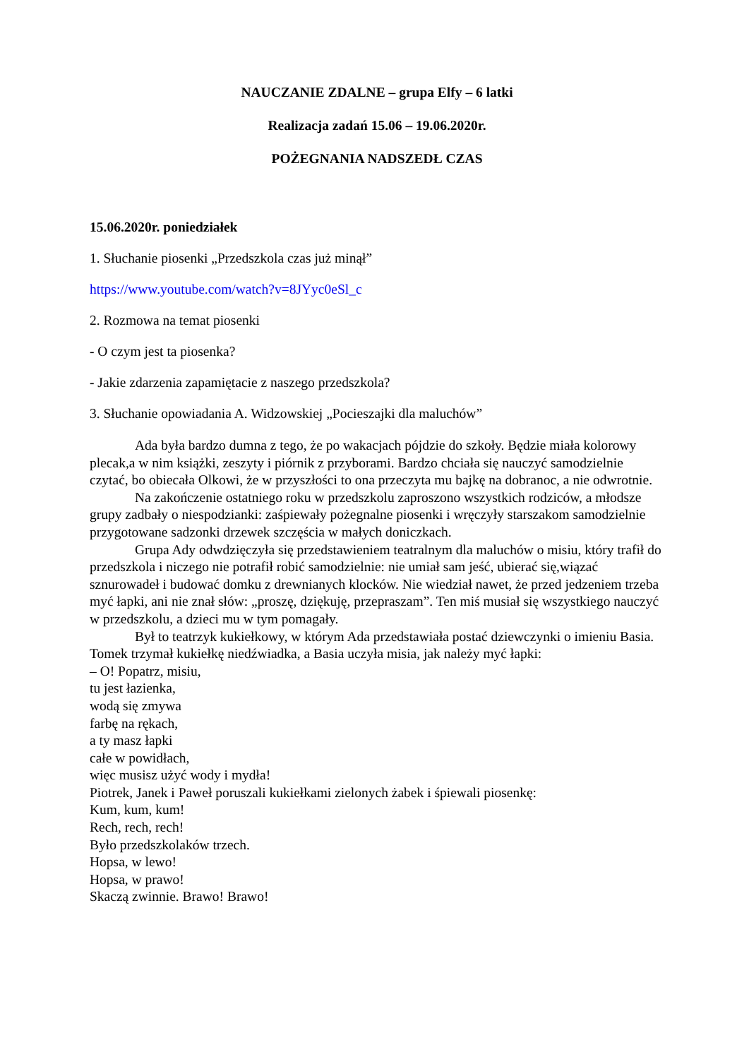NAUCZANIE ZDALNE – grupa Elfy – 6 latki
Realizacja zadań 15.06 – 19.06.2020r.
POŻEGNANIA NADSZEDŁ CZAS
15.06.2020r. poniedziałek
1. Słuchanie piosenki „Przedszkola czas już minął”
https://www.youtube.com/watch?v=8JYyc0eSl_c
2. Rozmowa na temat piosenki
- O czym jest ta piosenka?
- Jakie zdarzenia zapamiętacie z naszego przedszkola?
3. Słuchanie opowiadania A. Widzowskiej „Pocieszajki dla maluchów”
Ada była bardzo dumna z tego, że po wakacjach pójdzie do szkoły. Będzie miała kolorowy plecak,a w nim książki, zeszyty i piórnik z przyborami. Bardzo chciała się nauczyć samodzielnie czytać, bo obiecała Olkowi, że w przyszłości to ona przeczyta mu bajkę na dobranoc, a nie odwrotnie.
Na zakończenie ostatniego roku w przedszkolu zaproszono wszystkich rodziców, a młodsze grupy zadbały o niespodzianki: zaśpiewały pożegnalne piosenki i wręczyły starszakom samodzielnie przygotowane sadzonki drzewek szczęścia w małych doniczkach.
Grupa Ady odwdzięczyła się przedstawieniem teatralnym dla maluchów o misiu, który trafił do przedszkola i niczego nie potrafił robić samodzielnie: nie umiał sam jeść, ubierać się,wiązać sznurowadeł i budować domku z drewnianych klocków. Nie wiedział nawet, że przed jedzeniem trzeba myć łapki, ani nie znał słów: „proszę, dziękuję, przepraszam”. Ten miś musiał się wszystkiego nauczyć w przedszkolu, a dzieci mu w tym pomagały.
Był to teatrzyk kukiełkowy, w którym Ada przedstawiała postać dziewczynki o imieniu Basia. Tomek trzymał kukiełkę niedźwiadka, a Basia uczyła misia, jak należy myć łapki:
– O! Popatrz, misiu,
tu jest łazienka,
wodą się zmywa
farbę na rękach,
a ty masz łapki
całe w powidłach,
więc musisz użyć wody i mydła!
Piotrek, Janek i Paweł poruszali kukiełkami zielonych żabek i śpiewali piosenkę:
Kum, kum, kum!
Rech, rech, rech!
Było przedszkolaków trzech.
Hopsa, w lewo!
Hopsa, w prawo!
Skaczą zwinnie. Brawo! Brawo!